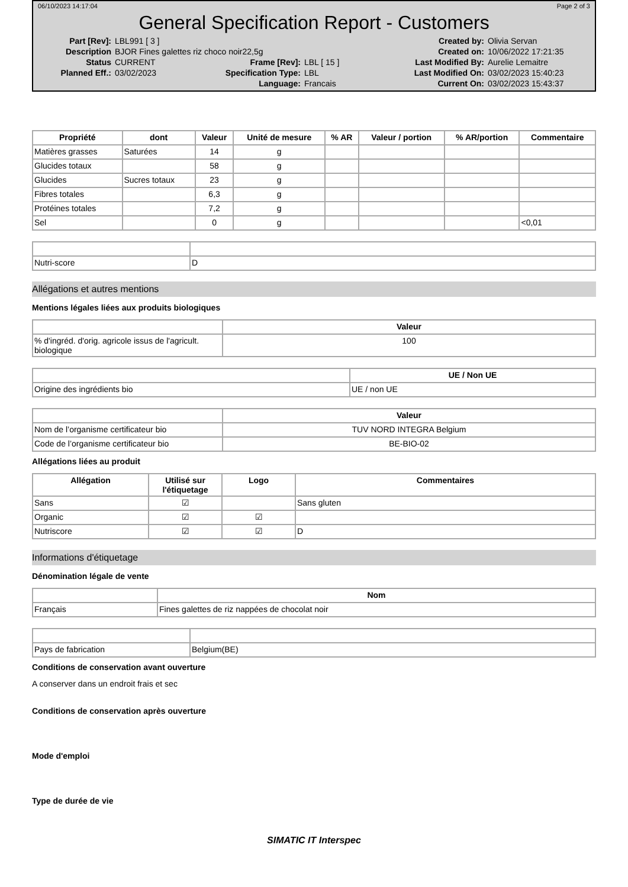06/10/2023 14:17:04 Page 2 of 3
General Specification Report - Customers
Part [Rev]: LBL991 [ 3 ] Created by: Olivia Servan Description BJOR Fines galettes riz choco noir22,5g Created on: 10/06/2022 17:21:35 Status CURRENT Frame [Rev]: LBL [ 15 ] Last Modified By: Aurelie Lemaitre Planned Eff.: 03/02/2023 Specification Type: LBL Last Modified On: 03/02/2023 15:40:23 Language: Francais Current On: 03/02/2023 15:43:37
| Propriété | dont | Valeur | Unité de mesure | % AR | Valeur / portion | % AR/portion | Commentaire |
| --- | --- | --- | --- | --- | --- | --- | --- |
| Matières grasses | Saturées | 14 | g | | | | |
| Glucides totaux | | 58 | g | | | | |
| Glucides | Sucres totaux | 23 | g | | | | |
| Fibres totales | | 6,3 | g | | | | |
| Protéines totales | | 7,2 | g | | | | |
| Sel | | 0 | g | | | | <0,01 |
| Nutri-score | D |
Allégations et autres mentions
Mentions légales liées aux produits biologiques
| | Valeur |
| --- | --- |
| % d'ingréd. d'orig. agricole issus de l'agricult. biologique | 100 |
| | UE / Non UE |
| --- | --- |
| Origine des ingrédients bio | UE / non UE |
| | Valeur |
| --- | --- |
| Nom de l’organisme certificateur bio | TUV NORD INTEGRA Belgium |
| Code de l’organisme certificateur bio | BE-BIO-02 |
Allégations liées au produit
| Allégation | Utilisé sur l'étiquetage | Logo | Commentaires |
| --- | --- | --- | --- |
| Sans | ☑ | | Sans gluten |
| Organic | ☑ | ☑ | |
| Nutriscore | ☑ | ☑ | D |
Informations d'étiquetage
Dénomination légale de vente
| | Nom |
| --- | --- |
| Français | Fines galettes de riz nappées de chocolat noir |
| Pays de fabrication | Belgium(BE) |
Conditions de conservation avant ouverture
A conserver dans un endroit frais et sec
Conditions de conservation après ouverture
Mode d'emploi
Type de durée de vie
SIMATIC IT Interspec